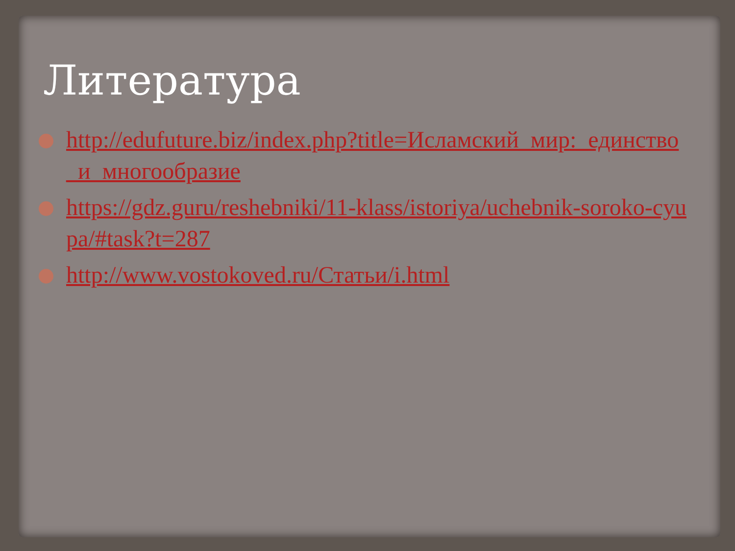Литература
http://edufuture.biz/index.php?title=Исламский_мир:_единство_и_многообразие
https://gdz.guru/reshebniki/11-klass/istoriya/uchebnik-soroko-cyupa/#task?t=287
http://www.vostokoved.ru/Статьи/i.html